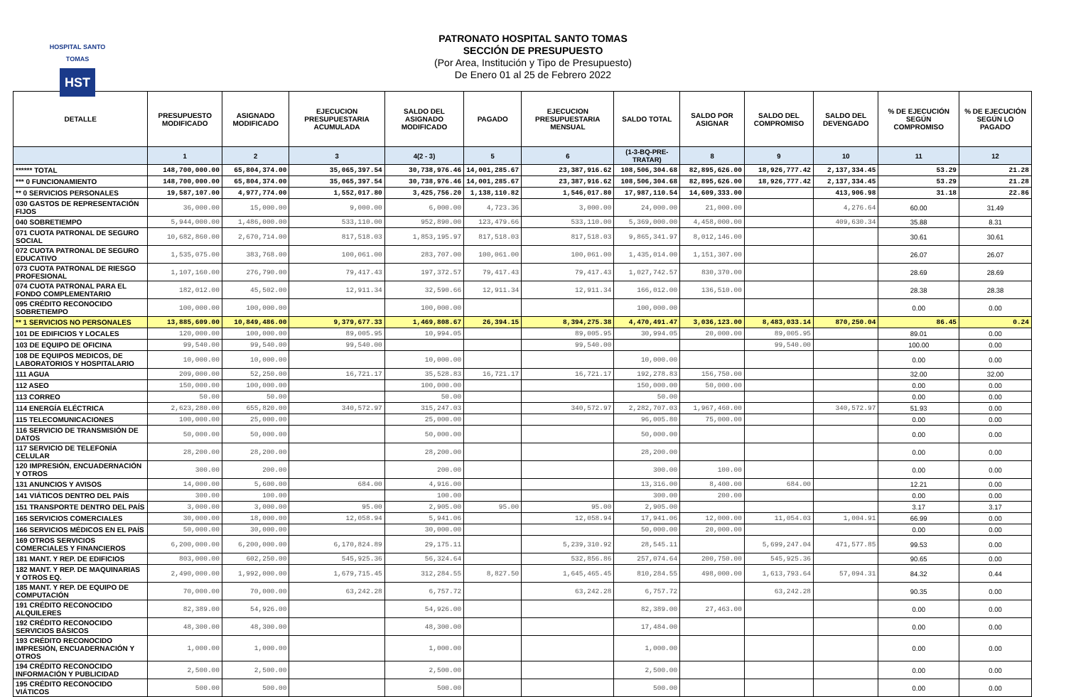HOSPITAL SANTO TOMAS
HST
PATRONATO HOSPITAL SANTO TOMAS
SECCIÓN DE PRESUPUESTO
(Por Area, Institución y Tipo de Presupuesto)
De Enero 01 al 25 de Febrero 2022
| DETALLE | PRESUPUESTO MODIFICADO | ASIGNADO MODIFICADO | EJECUCION PRESUPUESTARIA ACUMULADA | SALDO DEL ASIGNADO MODIFICADO | PAGADO | EJECUCION PRESUPUESTARIA MENSUAL | SALDO TOTAL | SALDO POR ASIGNAR | SALDO DEL COMPROMISO | SALDO DEL DEVENGADO | % DE EJECUCIÓN SEGÚN COMPROMISO | % DE EJECUCIÓN SEGÚN LO PAGADO |
| --- | --- | --- | --- | --- | --- | --- | --- | --- | --- | --- | --- | --- |
| | 1 | 2 | 3 | 4(2 - 3) | 5 | 6 | (1-3-BQ-PRE-TRATAR) | 8 | 9 | 10 | 11 | 12 |
| ****** TOTAL | 148,700,000.00 | 65,804,374.00 | 35,065,397.54 | 30,738,976.46 | 14,001,285.67 | 23,387,916.62 | 108,506,304.68 | 82,895,626.00 | 18,926,777.42 | 2,137,334.45 | 53.29 | 21.28 |
| *** 0 FUNCIONAMIENTO | 148,700,000.00 | 65,804,374.00 | 35,065,397.54 | 30,738,976.46 | 14,001,285.67 | 23,387,916.62 | 108,506,304.68 | 82,895,626.00 | 18,926,777.42 | 2,137,334.45 | 53.29 | 21.28 |
| ** 0 SERVICIOS PERSONALES | 19,587,107.00 | 4,977,774.00 | 1,552,017.80 | 3,425,756.20 | 1,138,110.82 | 1,546,017.80 | 17,987,110.54 | 14,609,333.00 | | 413,906.98 | 31.18 | 22.86 |
| 030 GASTOS DE REPRESENTACIÓN FIJOS | 36,000.00 | 15,000.00 | 9,000.00 | 6,000.00 | 4,723.36 | 3,000.00 | 24,000.00 | 21,000.00 | | 4,276.64 | 60.00 | 31.49 |
| 040 SOBRETIEMPO | 5,944,000.00 | 1,486,000.00 | 533,110.00 | 952,890.00 | 123,479.66 | 533,110.00 | 5,369,000.00 | 4,458,000.00 | | 409,630.34 | 35.88 | 8.31 |
| 071 CUOTA PATRONAL DE SEGURO SOCIAL | 10,682,860.00 | 2,670,714.00 | 817,518.03 | 1,853,195.97 | 817,518.03 | 817,518.03 | 9,865,341.97 | 8,012,146.00 | | | 30.61 | 30.61 |
| 072 CUOTA PATRONAL DE SEGURO EDUCATIVO | 1,535,075.00 | 383,768.00 | 100,061.00 | 283,707.00 | 100,061.00 | 100,061.00 | 1,435,014.00 | 1,151,307.00 | | | 26.07 | 26.07 |
| 073 CUOTA PATRONAL DE RIESGO PROFESIONAL | 1,107,160.00 | 276,790.00 | 79,417.43 | 197,372.57 | 79,417.43 | 79,417.43 | 1,027,742.57 | 830,370.00 | | | 28.69 | 28.69 |
| 074 CUOTA PATRONAL PARA EL FONDO COMPLEMENTARIO | 182,012.00 | 45,502.00 | 12,911.34 | 32,590.66 | 12,911.34 | 12,911.34 | 166,012.00 | 136,510.00 | | | 28.38 | 28.38 |
| 095 CRÉDITO RECONOCIDO SOBRETIEMPO | 100,000.00 | 100,000.00 | | 100,000.00 | | | 100,000.00 | | | | 0.00 | 0.00 |
| ** 1 SERVICIOS NO PERSONALES | 13,885,609.00 | 10,849,486.00 | 9,379,677.33 | 1,469,808.67 | 26,394.15 | 8,394,275.38 | 4,470,491.47 | 3,036,123.00 | 8,483,033.14 | 870,250.04 | 86.45 | 0.24 |
| 101 DE EDIFICIOS Y LOCALES | 120,000.00 | 100,000.00 | 89,005.95 | 10,994.05 | | 89,005.95 | 30,994.05 | 20,000.00 | 89,005.95 | | 89.01 | 0.00 |
| 103 DE EQUIPO DE OFICINA | 99,540.00 | 99,540.00 | 99,540.00 | | | 99,540.00 | | | 99,540.00 | | 100.00 | 0.00 |
| 108 DE EQUIPOS MEDICOS, DE LABORATORIOS Y HOSPITALARIO | 10,000.00 | 10,000.00 | | 10,000.00 | | | 10,000.00 | | | | 0.00 | 0.00 |
| 111 AGUA | 209,000.00 | 52,250.00 | 16,721.17 | 35,528.83 | 16,721.17 | 16,721.17 | 192,278.83 | 156,750.00 | | | 32.00 | 32.00 |
| 112 ASEO | 150,000.00 | 100,000.00 | | 100,000.00 | | | 150,000.00 | 50,000.00 | | | 0.00 | 0.00 |
| 113 CORREO | 50.00 | 50.00 | | 50.00 | | | 50.00 | | | | 0.00 | 0.00 |
| 114 ENERGÍA ELÉCTRICA | 2,623,280.00 | 655,820.00 | 340,572.97 | 315,247.03 | | 340,572.97 | 2,282,707.03 | 1,967,460.00 | | 340,572.97 | 51.93 | 0.00 |
| 115 TELECOMUNICACIONES | 100,000.00 | 25,000.00 | | 25,000.00 | | | 96,005.80 | 75,000.00 | | | 0.00 | 0.00 |
| 116 SERVICIO DE TRANSMISIÓN DE DATOS | 50,000.00 | 50,000.00 | | 50,000.00 | | | 50,000.00 | | | | 0.00 | 0.00 |
| 117 SERVICIO DE TELEFONÍA CELULAR | 28,200.00 | 28,200.00 | | 28,200.00 | | | 28,200.00 | | | | 0.00 | 0.00 |
| 120 IMPRESIÓN, ENCUADERNACIÓN Y OTROS | 300.00 | 200.00 | | 200.00 | | | 300.00 | 100.00 | | | 0.00 | 0.00 |
| 131 ANUNCIOS Y AVISOS | 14,000.00 | 5,600.00 | 684.00 | 4,916.00 | | | 13,316.00 | 8,400.00 | 684.00 | | 12.21 | 0.00 |
| 141 VIÁTICOS DENTRO DEL PAÍS | 300.00 | 100.00 | | 100.00 | | | 300.00 | 200.00 | | | 0.00 | 0.00 |
| 151 TRANSPORTE DENTRO DEL PAÍS | 3,000.00 | 3,000.00 | 95.00 | 2,905.00 | 95.00 | 95.00 | 2,905.00 | | | | 3.17 | 3.17 |
| 165 SERVICIOS COMERCIALES | 30,000.00 | 18,000.00 | 12,058.94 | 5,941.06 | | 12,058.94 | 17,941.06 | 12,000.00 | 11,054.03 | 1,004.91 | 66.99 | 0.00 |
| 166 SERVICIOS MÉDICOS EN EL PAÍS | 50,000.00 | 30,000.00 | | 30,000.00 | | | 50,000.00 | 20,000.00 | | | 0.00 | 0.00 |
| 169 OTROS SERVICIOS COMERCIALES Y FINANCIEROS | 6,200,000.00 | 6,200,000.00 | 6,170,824.89 | 29,175.11 | | 5,239,310.92 | 28,545.11 | | 5,699,247.04 | 471,577.85 | 99.53 | 0.00 |
| 181 MANT. Y REP. DE EDIFICIOS | 803,000.00 | 602,250.00 | 545,925.36 | 56,324.64 | | 532,856.86 | 257,074.64 | 200,750.00 | 545,925.36 | | 90.65 | 0.00 |
| 182 MANT. Y REP. DE MAQUINARIAS Y OTROS EQ. | 2,490,000.00 | 1,992,000.00 | 1,679,715.45 | 312,284.55 | 8,827.50 | 1,645,465.45 | 810,284.55 | 498,000.00 | 1,613,793.64 | 57,094.31 | 84.32 | 0.44 |
| 185 MANT. Y REP. DE EQUIPO DE COMPUTACIÓN | 70,000.00 | 70,000.00 | 63,242.28 | 6,757.72 | | 63,242.28 | 6,757.72 | | 63,242.28 | | 90.35 | 0.00 |
| 191 CRÉDITO RECONOCIDO ALQUILERES | 82,389.00 | 54,926.00 | | 54,926.00 | | | 82,389.00 | 27,463.00 | | | 0.00 | 0.00 |
| 192 CRÉDITO RECONOCIDO SERVICIOS BÁSICOS | 48,300.00 | 48,300.00 | | 48,300.00 | | | 17,484.00 | | | | 0.00 | 0.00 |
| 193 CRÉDITO RECONOCIDO IMPRESIÓN, ENCUADERNACIÓN Y OTROS | 1,000.00 | 1,000.00 | | 1,000.00 | | | 1,000.00 | | | | 0.00 | 0.00 |
| 194 CRÉDITO RECONOCIDO INFORMACIÓN Y PUBLICIDAD | 2,500.00 | 2,500.00 | | 2,500.00 | | | 2,500.00 | | | | 0.00 | 0.00 |
| 195 CRÉDITO RECONOCIDO VIÁTICOS | 500.00 | 500.00 | | 500.00 | | | 500.00 | | | | 0.00 | 0.00 |